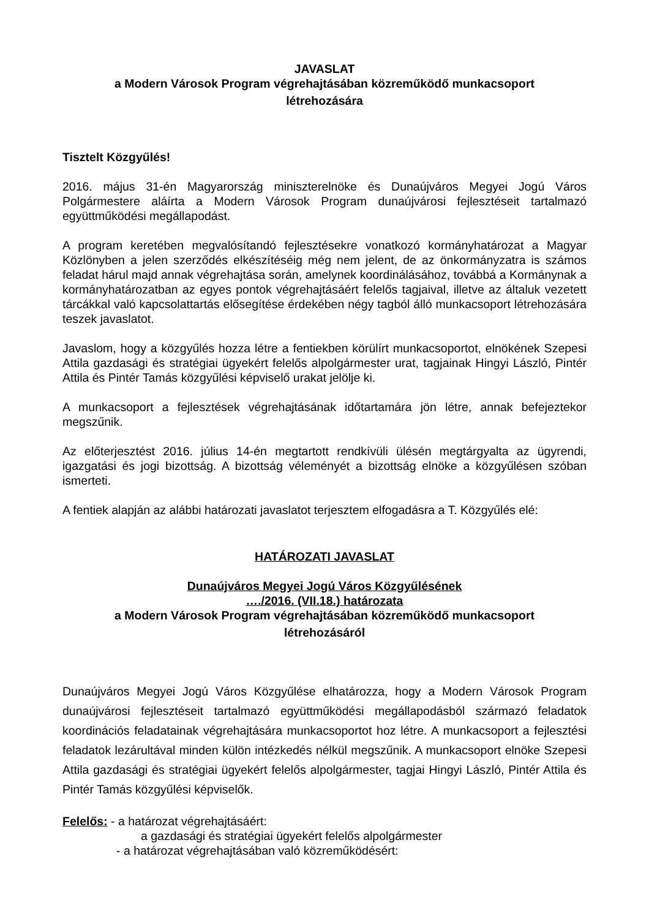JAVASLAT
a Modern Városok Program végrehajtásában közreműködő munkacsoport
létrehozására
Tisztelt Közgyűlés!
2016. május 31-én Magyarország miniszterelnöke és Dunaújváros Megyei Jogú Város Polgármestere aláírta a Modern Városok Program dunaújvárosi fejlesztéseit tartalmazó együttműködési megállapodást.
A program keretében megvalósítandó fejlesztésekre vonatkozó kormányhatározat a Magyar Közlönyben a jelen szerződés elkészítéséig még nem jelent, de az önkormányzatra is számos feladat hárul majd annak végrehajtása során, amelynek koordinálásához, továbbá a Kormánynak a kormányhatározatban az egyes pontok végrehajtásáért felelős tagjaival, illetve az általuk vezetett tárcákkal való kapcsolattartás elősegítése érdekében négy tagból álló munkacsoport létrehozására teszek javaslatot.
Javaslom, hogy a közgyűlés hozza létre a fentiekben körülírt munkacsoportot, elnökének Szepesi Attila gazdasági és stratégiai ügyekért felelős alpolgármester urat, tagjainak Hingyi László, Pintér Attila és Pintér Tamás közgyűlési képviselő urakat jelölje ki.
A munkacsoport a fejlesztések végrehajtásának időtartamára jön létre, annak befejeztekor megszűnik.
Az előterjesztést 2016. július 14-én megtartott rendkívüli ülésén megtárgyalta az ügyrendi, igazgatási és jogi bizottság. A bizottság véleményét a bizottság elnöke a közgyűlésen szóban ismerteti.
A fentiek alapján az alábbi határozati javaslatot terjesztem elfogadásra a T. Közgyűlés elé:
HATÁROZATI JAVASLAT
Dunaújváros Megyei Jogú Város Közgyűlésének
…./2016. (VII.18.) határozata
a Modern Városok Program végrehajtásában közreműködő munkacsoport
létrehozásáról
Dunaújváros Megyei Jogú Város Közgyűlése elhatározza, hogy a Modern Városok Program dunaújvárosi fejlesztéseit tartalmazó együttműködési megállapodásból származó feladatok koordinációs feladatainak végrehajtására munkacsoportot hoz létre. A munkacsoport a fejlesztési feladatok lezárultával minden külön intézkedés nélkül megszűnik. A munkacsoport elnöke Szepesi Attila gazdasági és stratégiai ügyekért felelős alpolgármester, tagjai Hingyi László, Pintér Attila és Pintér Tamás közgyűlési képviselők.
Felelős: - a határozat végrehajtásáért:
a gazdasági és stratégiai ügyekért felelős alpolgármester
- a határozat végrehajtásában való közreműködésért: